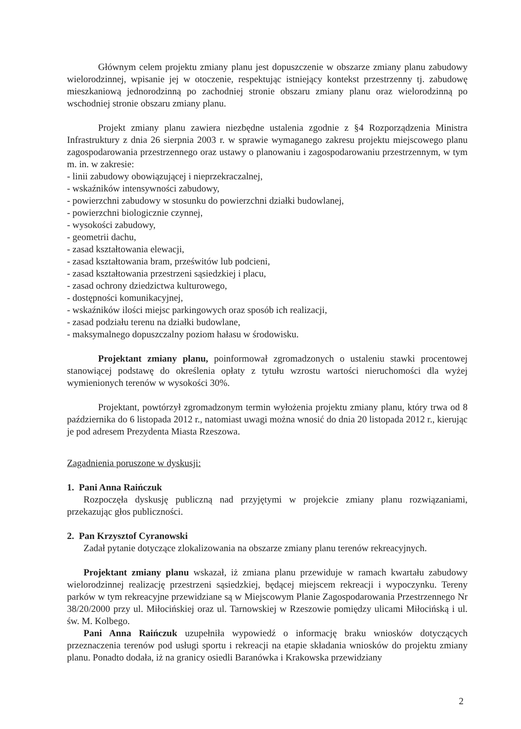Głównym celem projektu zmiany planu jest dopuszczenie w obszarze zmiany planu zabudowy wielorodzinnej, wpisanie jej w otoczenie, respektując istniejący kontekst przestrzenny tj. zabudowę mieszkaniową jednorodzinną po zachodniej stronie obszaru zmiany planu oraz wielorodzinną po wschodniej stronie obszaru zmiany planu.
Projekt zmiany planu zawiera niezbędne ustalenia zgodnie z §4 Rozporządzenia Ministra Infrastruktury z dnia 26 sierpnia 2003 r. w sprawie wymaganego zakresu projektu miejscowego planu zagospodarowania przestrzennego oraz ustawy o planowaniu i zagospodarowaniu przestrzennym, w tym m. in. w zakresie:
- linii zabudowy obowiązującej i nieprzekraczalnej,
- wskaźników intensywności zabudowy,
- powierzchni zabudowy w stosunku do powierzchni działki budowlanej,
- powierzchni biologicznie czynnej,
- wysokości zabudowy,
- geometrii dachu,
- zasad kształtowania elewacji,
- zasad kształtowania bram, prześwitów lub podcieni,
- zasad kształtowania przestrzeni sąsiedzkiej i placu,
- zasad ochrony dziedzictwa kulturowego,
- dostępności komunikacyjnej,
- wskaźników ilości miejsc parkingowych oraz sposób ich realizacji,
- zasad podziału terenu na działki budowlane,
- maksymalnego dopuszczalny poziom hałasu w środowisku.
Projektant zmiany planu, poinformował zgromadzonych o ustaleniu stawki procentowej stanowiącej podstawę do określenia opłaty z tytułu wzrostu wartości nieruchomości dla wyżej wymienionych terenów w wysokości 30%.
Projektant, powtórzył zgromadzonym termin wyłożenia projektu zmiany planu, który trwa od 8 października do 6 listopada 2012 r., natomiast uwagi można wnosić do dnia 20 listopada 2012 r., kierując je pod adresem Prezydenta Miasta Rzeszowa.
Zagadnienia poruszone w dyskusji:
1. Pani Anna Raińczuk
Rozpoczęła dyskusję publiczną nad przyjętymi w projekcie zmiany planu rozwiązaniami, przekazując głos publiczności.
2. Pan Krzysztof Cyranowski
Zadał pytanie dotyczące zlokalizowania na obszarze zmiany planu terenów rekreacyjnych.
Projektant zmiany planu wskazał, iż zmiana planu przewiduje w ramach kwartału zabudowy wielorodzinnej realizację przestrzeni sąsiedzkiej, będącej miejscem rekreacji i wypoczynku. Tereny parków w tym rekreacyjne przewidziane są w Miejscowym Planie Zagospodarowania Przestrzennego Nr 38/20/2000 przy ul. Miłocińskiej oraz ul. Tarnowskiej w Rzeszowie pomiędzy ulicami Miłocińską i ul. św. M. Kolbego.
Pani Anna Raińczuk uzupełniła wypowiedź o informację braku wniosków dotyczących przeznaczenia terenów pod usługi sportu i rekreacji na etapie składania wniosków do projektu zmiany planu. Ponadto dodała, iż na granicy osiedli Baranówka i Krakowska przewidziany
2